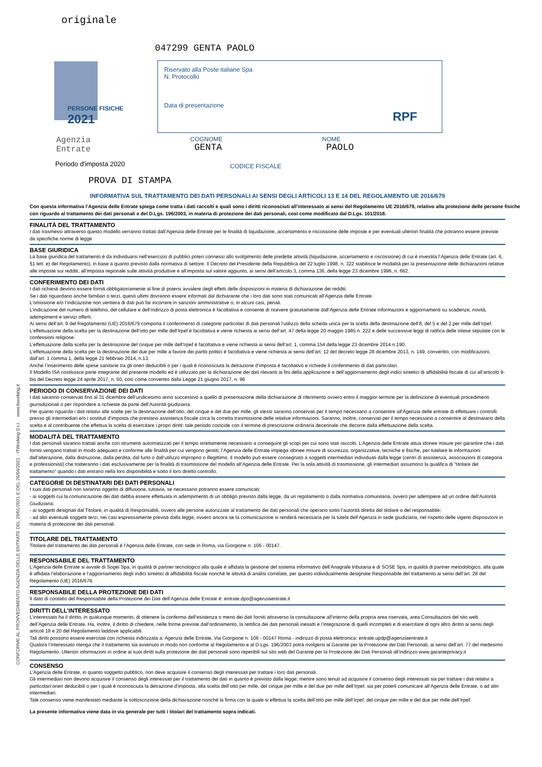CONFORME AL PROVVEDIMENTO AGENZIA DELLE ENTRATE DEL 29/01/2021 E DEL 26/04/2021 - ITWorking S.r.l. www.itworking.it
originale
047299 GENTA PAOLO
PERSONE FISICHE
2021
Agenzia
Entrate
Periodo d'imposta 2020
Riservato alla Poste italiane Spa
N. Protocollo
Data di presentazione
RPF
COGNOME NOME
GENTA PAOLO
CODICE FISCALE
PROVA DI STAMPA
INFORMATIVA SUL TRATTAMENTO DEI DATI PERSONALI AI SENSI DEGLI ARTICOLI 13 E 14 DEL REGOLAMENTO UE 2016/679
Con questa informativa l’Agenzia delle Entrate spiega come tratta i dati raccolti e quali sono i diritti riconosciuti all’interessato ai sensi del Regolamento UE 2016/679, relativo alla protezione delle persone fisiche con riguardo al trattamento dei dati personali e del D.Lgs. 196/2003, in materia di protezione dei dati personali, così come modificato dal D.Lgs. 101/2018.
FINALITÀ DEL TRATTAMENTO
I dati trasmessi attraverso questo modello verranno trattati dall’Agenzia delle Entrate per le finalità di liquidazione, accertamento e riscossione delle imposte e per eventuali ulteriori finalità che potranno essere previste da specifiche norme di legge
BASE GIURIDICA
La base giuridica del trattamento è da individuarsi nell’esercizio di pubblici poteri connessi allo svolgimento delle predette attività (liquidazione, accertamento e riscossione) di cui è investita l’Agenzia delle Entrate (art. 6, §1 lett. e) del Regolamento), in base a quanto previsto dalla normativa di settore. Il Decreto del Presidente della Repubblica del 22 luglio 1998, n. 322 stabilisce le modalità per la presentazione delle dichiarazioni relative alle imposte sui redditi, all’imposta regionale sulle attività produttive e all’imposta sul valore aggiunto, ai sensi dell’articolo 3, comma 136, della legge 23 dicembre 1996, n. 662.
CONFERIMENTO DEI DATI
I dati richiesti devono essere forniti obbligatoriamente al fine di potersi avvalere degli effetti delle disposizioni in materia di dichiarazione dei redditi.
Se i dati riguardano anche familiari o terzi, questi ultimi dovranno essere informati dal dichiarante che i loro dati sono stati comunicati all’Agenzia delle Entrate.
L’omissione e/o l’indicazione non veritiera di dati può far incorrere in sanzioni amministrative o, in alcuni casi, penali.
L’indicazione del numero di telefono, del cellulare e dell’indirizzo di posta elettronica è facoltativa e consente di ricevere gratuitamente dall’Agenzia delle Entrate informazioni e aggiornamenti su scadenze, novità, adempimenti e servizi offerti.
Ai sensi dell’art. 9 del Regolamento (UE) 2016/679 comporta il conferimento di categorie particolari di dati personali l’utilizzo della scheda unica per la scelta della destinazione dell’8, del 5 e del 2 per mille dell’Irpef.
L’effettuazione della scelta per la destinazione dell’otto per mille dell’Irpef è facoltativa e viene richiesta ai sensi dell’art. 47 della legge 20 maggio 1985 n. 222 e delle successive leggi di ratifica delle intese stipulate con le confessioni religiose.
L’effettuazione della scelta per la destinazione del cinque per mille dell’Irpef è facoltativa e viene richiesta ai sensi dell’art. 1, comma 154 della legge 23 dicembre 2014 n.190.
L’effettuazione della scelta per la destinazione del due per mille a favore dei partiti politici è facoltativa e viene richiesta ai sensi dell’art. 12 del decreto legge 28 dicembre 2013, n. 149, convertito, con modificazioni, dall’art. 1 comma 1, della legge 21 febbraio 2014, n.13.
Anche l’inserimento delle spese sanitarie tra gli oneri deducibili o per i quali è riconosciuta la detrazione d’imposta è facoltativo e richiede il conferimento di dati particolari.
Il Modello ISA costituisce parte integrante del presente modello ed è utilizzato per la dichiarazione dei dati rilevanti ai fini della applicazione e dell’aggiornamento degli indici sintetici di affidabilità fiscale di cui all’articolo 9-bis del Decreto legge 24 aprile 2017, n. 50, così come convertito dalla Legge 21 giugno 2017, n. 96
PERIODO DI CONSERVAZIONE DEI DATI
I dati saranno conservati fino al 31 dicembre dell’undicesimo anno successivo a quello di presentazione della dichiarazione di riferimento ovvero entro il maggior termine per la definizione di eventuali procedimenti giurisdizionali o per rispondere a richieste da parte dell’Autorità giudiziaria.
Per quanto riguarda i dati relativi alle scelte per la destinazione dell’otto, del cinque e del due per mille, gli stessi saranno conservati per il tempo necessario a consentire all’Agenzia delle entrate di effettuare i controlli presso gli intermediari e/o i sostituti d’imposta che prestano assistenza fiscale circa la corretta trasmissione delle relative informazioni. Saranno, inoltre, conservati per il tempo necessario a consentire al destinatario della scelta e al contribuente che effettua la scelta di esercitare i propri diritti: tale periodo coincide con il termine di prescrizione ordinaria decennale che decorre dalla effettuazione della scelta.
MODALITÀ DEL TRATTAMENTO
I dati personali saranno trattati anche con strumenti automatizzati per il tempo strettamente necessario a conseguire gli scopi per cui sono stati raccolti. L’Agenzia delle Entrate attua idonee misure per garantire che i dati forniti vengano trattati in modo adeguato e conforme alle finalità per cui vengono gestiti; l’Agenzia delle Entrate impiega idonee misure di sicurezza, organizzative, tecniche e fisiche, per tutelare le informazioni dall’alterazione, dalla distruzione, dalla perdita, dal furto o dall’utilizzo improprio o illegittimo. Il modello può essere consegnato a soggetti intermediari individuati dalla legge (centri di assistenza, associazioni di categoria e professionisti) che tratteranno i dati esclusivamente per la finalità di trasmissione del modello all’Agenzia delle Entrate. Per la sola attività di trasmissione, gli intermediari assumono la qualifica di “titolare del trattamento” quando i dati entrano nella loro disponibilità e sotto il loro diretto controllo.
CATEGORIE DI DESTINATARI DEI DATI PERSONALI
I suoi dati personali non saranno oggetto di diffusione, tuttavia, se necessario potranno essere comunicati:
- ai soggetti cui la comunicazione dei dati debba essere effettuata in adempimento di un obbligo previsto dalla legge, da un regolamento o dalla normativa comunitaria, ovvero per adempiere ad un ordine dell’Autorità Giudiziaria;
- ai soggetti designati dal Titolare, in qualità di Responsabili, ovvero alle persone autorizzate al trattamento dei dati personali che operano sotto l’autorità diretta del titolare o del responsabile;
- ad altri eventuali soggetti terzi, nei casi espressamente previsti dalla legge, ovvero ancora se la comunicazione si renderà necessaria per la tutela dell’Agenzia in sede giudiziaria, nel rispetto delle vigenti disposizioni in materia di protezione dei dati personali.
TITOLARE DEL TRATTAMENTO
Titolare del trattamento dei dati personali è l’Agenzia delle Entrate, con sede in Roma, via Giorgione n. 106 - 00147.
RESPONSABILE DEL TRATTAMENTO
L’Agenzia delle Entrate si avvale di Sogei Spa, in qualità di partner tecnologico alla quale è affidata la gestione del sistema informativo dell’Anagrafe tributaria e di SOSE Spa, in qualità di partner metodologico, alla quale è affidata l’elaborazione e l’aggiornamento degli indici sintetici di affidabilità fiscale nonché le attività di analisi correlate, per questo individualmente designate Responsabile del trattamento ai sensi dell’art. 28 del Regolamento (UE) 2016/679.
RESPONSABILE DELLA PROTEZIONE DEI DATI
Il dato di contatto del Responsabile della Protezione dei Dati dell’Agenzia delle Entrate è: entrate.dpo@agenziaentrate.it
DIRITTI DELL’INTERESSATO
L’interessato ha il diritto, in qualunque momento, di ottenere la conferma dell’esistenza o meno dei dati forniti attraverso la consultazione all’interno della propria area riservata, area Consultazioni del sito web dell’Agenzia delle Entrate. Ha, inoltre, il diritto di chiedere, nelle forme previste dall’ordinamento, la rettifica dei dati personali inesatti e l’integrazione di quelli incompleti e di esercitare di ogni altro diritto ai sensi degli articoli 18 e 20 del Regolamento laddove applicabili.
Tali diritti possono essere esercitati con richiesta indirizzata a: Agenzia delle Entrate, Via Giorgione n. 106 - 00147 Roma - indirizzo di posta elettronica: entrate.updp@agenziaentrate.it
Qualora l’interessato ritenga che il trattamento sia avvenuto in modo non conforme al Regolamento e al D.Lgs. 196/2003 potrà rivolgersi al Garante per la Protezione dei Dati Personali, ai sensi dell’art. 77 del medesimo Regolamento. Ulteriori informazioni in ordine ai suoi diritti sulla protezione dei dati personali sono reperibili sul sito web del Garante per la Protezione dei Dati Personali all’indirizzo www.garanteprivacy.it
CONSENSO
L’Agenzia delle Entrate, in quanto soggetto pubblico, non deve acquisire il consenso degli interessati per trattare i loro dati personali.
Gli intermediari non devono acquisire il consenso degli interessati per il trattamento dei dati in quanto è previsto dalla legge; mentre sono tenuti ad acquisire il consenso degli interessati sia per trattare i dati relativi a particolari oneri deducibili o per i quali è riconosciuta la detrazione d’imposta, alla scelta dell’otto per mille, del cinque per mille e del due per mille dell’Irpef, sia per poterli comunicare all’Agenzia delle Entrate, o ad altri intermediari.
Tale consenso viene manifestato mediante la sottoscrizione della dichiarazione nonché la firma con la quale si effettua la scelta dell’otto per mille dell’Irpef, del cinque per mille e del due per mille dell’Irpef.
La presente informativa viene data in via generale per tutti i titolari del trattamento sopra indicati.